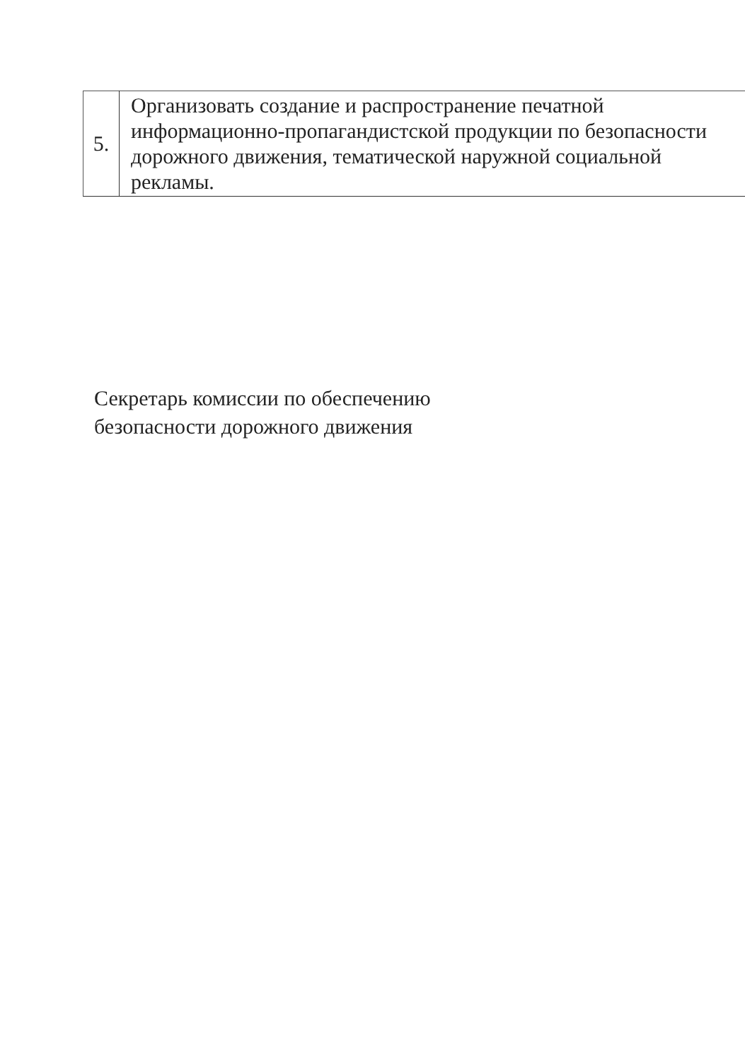| 5. | Организовать создание и распространение печатной информационно-пропагандистской продукции по безопасности дорожного движения, тематической наружной социальной рекламы. |
Секретарь комиссии по обеспечению
безопасности дорожного движения